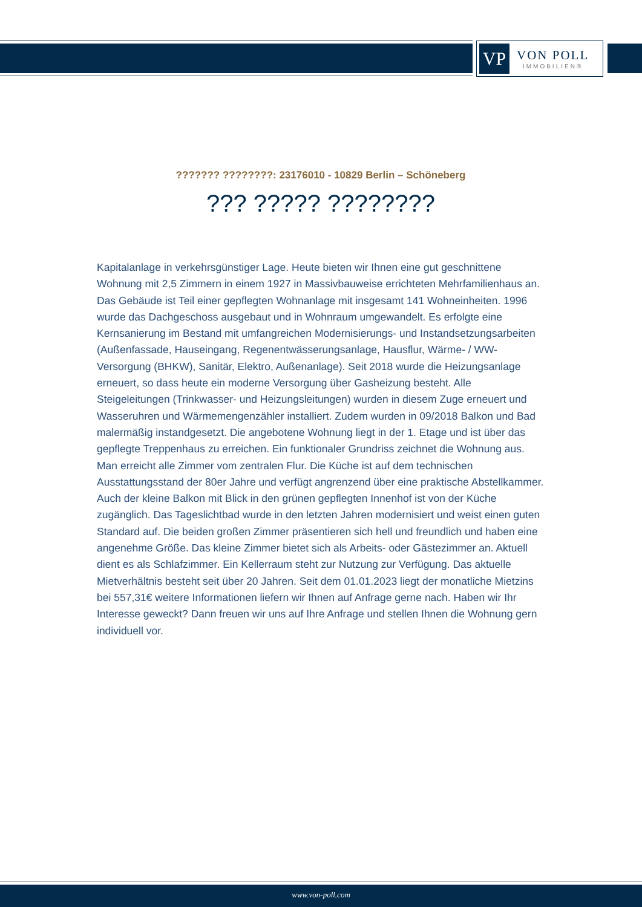VP
VON POLL
IMMOBILIEN®
??????? ????????: 23176010 - 10829 Berlin – Schöneberg
??? ????? ????????
Kapitalanlage in verkehrsgünstiger Lage. Heute bieten wir Ihnen eine gut geschnittene Wohnung mit 2,5 Zimmern in einem 1927 in Massivbauweise errichteten Mehrfamilienhaus an. Das Gebäude ist Teil einer gepflegten Wohnanlage mit insgesamt 141 Wohneinheiten. 1996 wurde das Dachgeschoss ausgebaut und in Wohnraum umgewandelt. Es erfolgte eine Kernsanierung im Bestand mit umfangreichen Modernisierungs- und Instandsetzungsarbeiten (Außenfassade, Hauseingang, Regenentwässerungsanlage, Hausflur, Wärme- / WW-Versorgung (BHKW), Sanitär, Elektro, Außenanlage). Seit 2018 wurde die Heizungsanlage erneuert, so dass heute ein moderne Versorgung über Gasheizung besteht. Alle Steigeleitungen (Trinkwasser- und Heizungsleitungen) wurden in diesem Zuge erneuert und Wasseruhren und Wärmemengenzähler installiert. Zudem wurden in 09/2018 Balkon und Bad malermäßig instandgesetzt. Die angebotene Wohnung liegt in der 1. Etage und ist über das gepflegte Treppenhaus zu erreichen. Ein funktionaler Grundriss zeichnet die Wohnung aus. Man erreicht alle Zimmer vom zentralen Flur. Die Küche ist auf dem technischen Ausstattungsstand der 80er Jahre und verfügt angrenzend über eine praktische Abstellkammer. Auch der kleine Balkon mit Blick in den grünen gepflegten Innenhof ist von der Küche zugänglich. Das Tageslichtbad wurde in den letzten Jahren modernisiert und weist einen guten Standard auf. Die beiden großen Zimmer präsentieren sich hell und freundlich und haben eine angenehme Größe. Das kleine Zimmer bietet sich als Arbeits- oder Gästezimmer an. Aktuell dient es als Schlafzimmer. Ein Kellerraum steht zur Nutzung zur Verfügung. Das aktuelle Mietverhältnis besteht seit über 20 Jahren. Seit dem 01.01.2023 liegt der monatliche Mietzins bei 557,31€ weitere Informationen liefern wir Ihnen auf Anfrage gerne nach. Haben wir Ihr Interesse geweckt? Dann freuen wir uns auf Ihre Anfrage und stellen Ihnen die Wohnung gern individuell vor.
www.von-poll.com